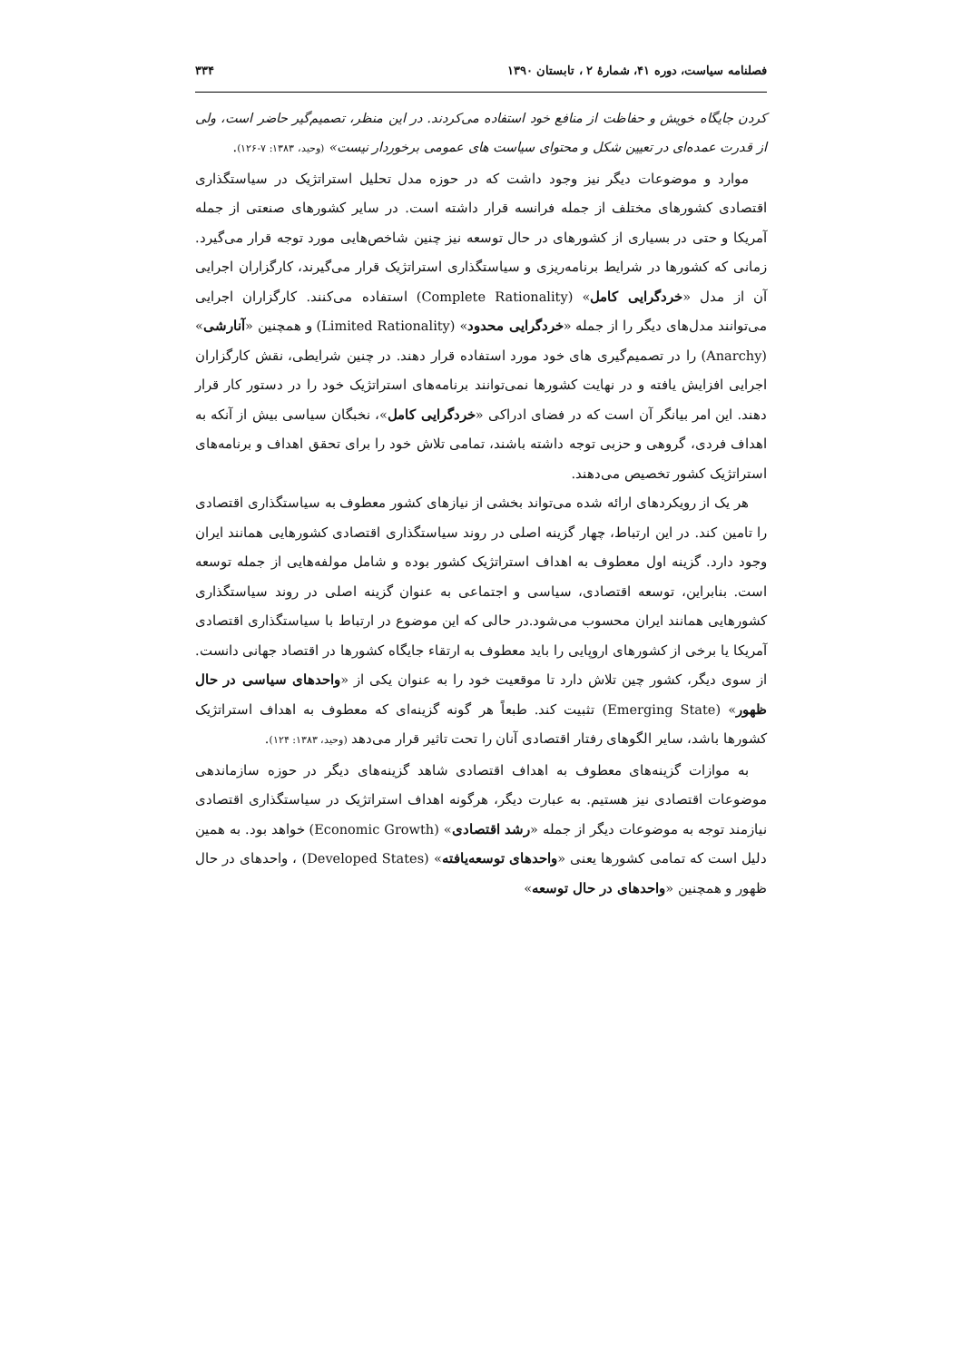فصلنامه سیاست، دوره ۴۱، شمارهٔ ۲ ، تابستان ۱۳۹۰ ۳۳۴
کردن جایگاه خویش و حفاظت از منافع خود استفاده می‌کردند. در این منظر، تصمیم‌گیر حاضر است، ولی از قدرت عمده‌ای در تعیین شکل و محتوای سیاست های عمومی برخوردار نیست» (وحید، ۱۳۸۳: ۷-۱۲۶).
موارد و موضوعات دیگر نیز وجود داشت که در حوزه مدل تحلیل استراتژیک در سیاستگذاری اقتصادی کشورهای مختلف از جمله فرانسه قرار داشته است. در سایر کشورهای صنعتی از جمله آمریکا و حتی در بسیاری از کشورهای در حال توسعه نیز چنین شاخص‌هایی مورد توجه قرار می‌گیرد. زمانی که کشورها در شرایط برنامه‌ریزی و سیاستگذاری استراتژیک قرار می‌گیرند، کارگزاران اجرایی آن از مدل «خردگرایی کامل» (Complete Rationality) استفاده می‌کنند. کارگزاران اجرایی می‌توانند مدل‌های دیگر را از جمله «خردگرایی محدود» (Limited Rationality) و همچنین «آنارشی» (Anarchy) را در تصمیم‌گیری های خود مورد استفاده قرار دهند. در چنین شرایطی، نقش کارگزاران اجرایی افزایش یافته و در نهایت کشورها نمی‌توانند برنامه‌های استراتژیک خود را در دستور کار قرار دهند. این امر بیانگر آن است که در فضای ادراکی «خردگرایی کامل»، نخبگان سیاسی بیش از آنکه به اهداف فردی، گروهی و حزبی توجه داشته باشند، تمامی تلاش خود را برای تحقق اهداف و برنامه‌های استراتژیک کشور تخصیص می‌دهند.
هر یک از رویکردهای ارائه شده می‌تواند بخشی از نیازهای کشور معطوف به سیاستگذاری اقتصادی را تامین کند. در این ارتباط، چهار گزینه اصلی در روند سیاستگذاری اقتصادی کشورهایی همانند ایران وجود دارد. گزینه اول معطوف به اهداف استراتژیک کشور بوده و شامل مولفه‌هایی از جمله توسعه است. بنابراین، توسعه اقتصادی، سیاسی و اجتماعی به عنوان گزینه اصلی در روند سیاستگذاری کشورهایی همانند ایران محسوب می‌شود.در حالی که این موضوع در ارتباط با سیاستگذاری اقتصادی آمریکا یا برخی از کشورهای اروپایی را باید معطوف به ارتقاء جایگاه کشورها در اقتصاد جهانی دانست. از سوی دیگر، کشور چین تلاش دارد تا موقعیت خود را به عنوان یکی از «واحدهای سیاسی در حال ظهور» (Emerging State) تثبیت کند. طبعاً هر گونه گزینه‌ای که معطوف به اهداف استراتژیک کشورها باشد، سایر الگوهای رفتار اقتصادی آنان را تحت تاثیر قرار می‌دهد (وحید، ۱۳۸۳: ۱۲۴).
به موازات گزینه‌های معطوف به اهداف اقتصادی شاهد گزینه‌های دیگر در حوزه سازماندهی موضوعات اقتصادی نیز هستیم. به عبارت دیگر، هرگونه اهداف استراتژیک در سیاستگذاری اقتصادی نیازمند توجه به موضوعات دیگر از جمله «رشد اقتصادی» (Economic Growth) خواهد بود. به همین دلیل است که تمامی کشورها یعنی «واحدهای توسعه‌یافته» (Developed States) ، واحدهای در حال ظهور و همچنین «واحدهای در حال توسعه»